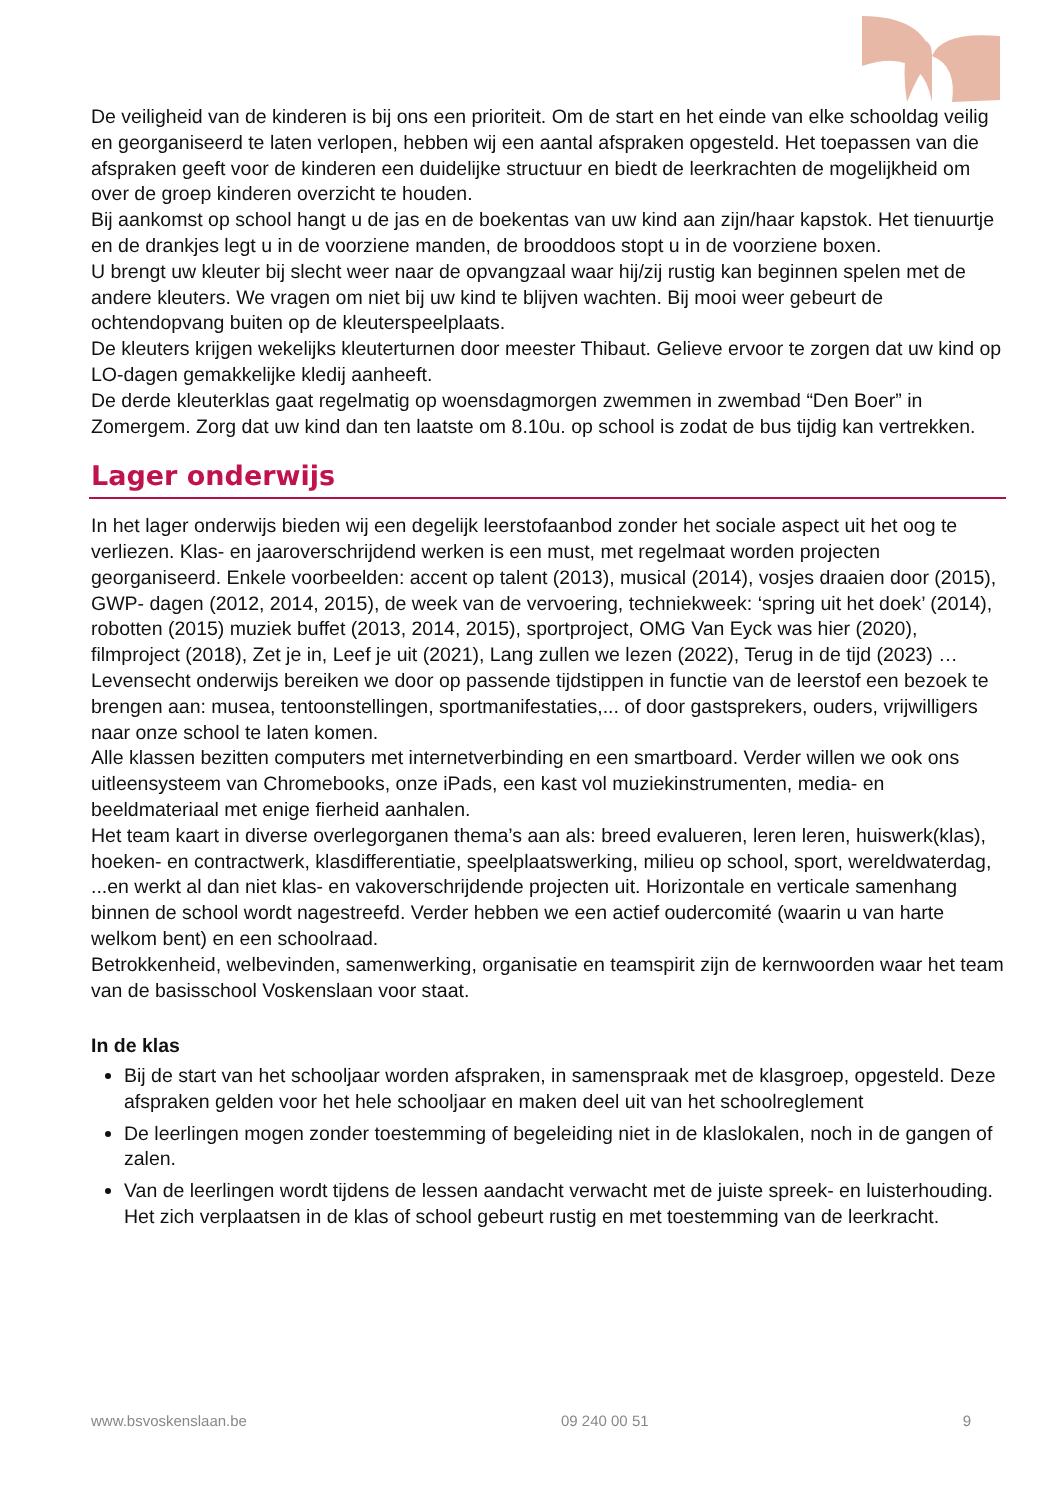De veiligheid van de kinderen is bij ons een prioriteit. Om de start en het einde van elke schooldag veilig en georganiseerd te laten verlopen, hebben wij een aantal afspraken opgesteld. Het toepassen van die afspraken geeft voor de kinderen een duidelijke structuur en biedt de leerkrachten de mogelijkheid om over de groep kinderen overzicht te houden.
Bij aankomst op school hangt u de jas en de boekentas van uw kind aan zijn/haar kapstok. Het tienuurtje en de drankjes legt u in de voorziene manden, de brooddoos stopt u in de voorziene boxen.
U brengt uw kleuter bij slecht weer naar de opvangzaal waar hij/zij rustig kan beginnen spelen met de andere kleuters. We vragen om niet bij uw kind te blijven wachten. Bij mooi weer gebeurt de ochtendopvang buiten op de kleuterspeelplaats.
De kleuters krijgen wekelijks kleuterturnen door meester Thibaut. Gelieve ervoor te zorgen dat uw kind op LO-dagen gemakkelijke kledij aanheeft.
De derde kleuterklas gaat regelmatig op woensdagmorgen zwemmen in zwembad “Den Boer” in Zomergem. Zorg dat uw kind dan ten laatste om 8.10u. op school is zodat de bus tijdig kan vertrekken.
Lager onderwijs
In het lager onderwijs bieden wij een degelijk leerstofaanbod zonder het sociale aspect uit het oog te verliezen. Klas- en jaaroverschrijdend werken is een must, met regelmaat worden projecten georganiseerd. Enkele voorbeelden: accent op talent (2013), musical (2014), vosjes draaien door (2015), GWP- dagen (2012, 2014, 2015), de week van de vervoering, techniekweek: ‘spring uit het doek’ (2014), robotten (2015) muziek buffet (2013, 2014, 2015), sportproject, OMG Van Eyck was hier (2020), filmproject (2018), Zet je in, Leef je uit (2021), Lang zullen we lezen (2022), Terug in de tijd (2023) …
Levensecht onderwijs bereiken we door op passende tijdstippen in functie van de leerstof een bezoek te brengen aan: musea, tentoonstellingen, sportmanifestaties,... of door gastsprekers, ouders, vrijwilligers naar onze school te laten komen.
Alle klassen bezitten computers met internetverbinding en een smartboard. Verder willen we ook ons uitleensysteem van Chromebooks, onze iPads, een kast vol muziekinstrumenten, media- en beeldmateriaal met enige fierheid aanhalen.
Het team kaart in diverse overlegorganen thema’s aan als: breed evalueren, leren leren, huiswerk(klas), hoeken- en contractwerk, klasdifferentiatie, speelplaatswerking, milieu op school, sport, wereldwaterdag, ...en werkt al dan niet klas- en vakoverschrijdende projecten uit. Horizontale en verticale samenhang binnen de school wordt nagestreefd. Verder hebben we een actief oudercomité (waarin u van harte welkom bent) en een schoolraad.
Betrokkenheid, welbevinden, samenwerking, organisatie en teamspirit zijn de kernwoorden waar het team van de basisschool Voskenslaan voor staat.
In de klas
Bij de start van het schooljaar worden afspraken, in samenspraak met de klasgroep, opgesteld. Deze afspraken gelden voor het hele schooljaar en maken deel uit van het schoolreglement
De leerlingen mogen zonder toestemming of begeleiding niet in de klaslokalen, noch in de gangen of zalen.
Van de leerlingen wordt tijdens de lessen aandacht verwacht met de juiste spreek- en luisterhouding. Het zich verplaatsen in de klas of school gebeurt rustig en met toestemming van de leerkracht.
www.bsvoskenslaan.be 09 240 00 51 9